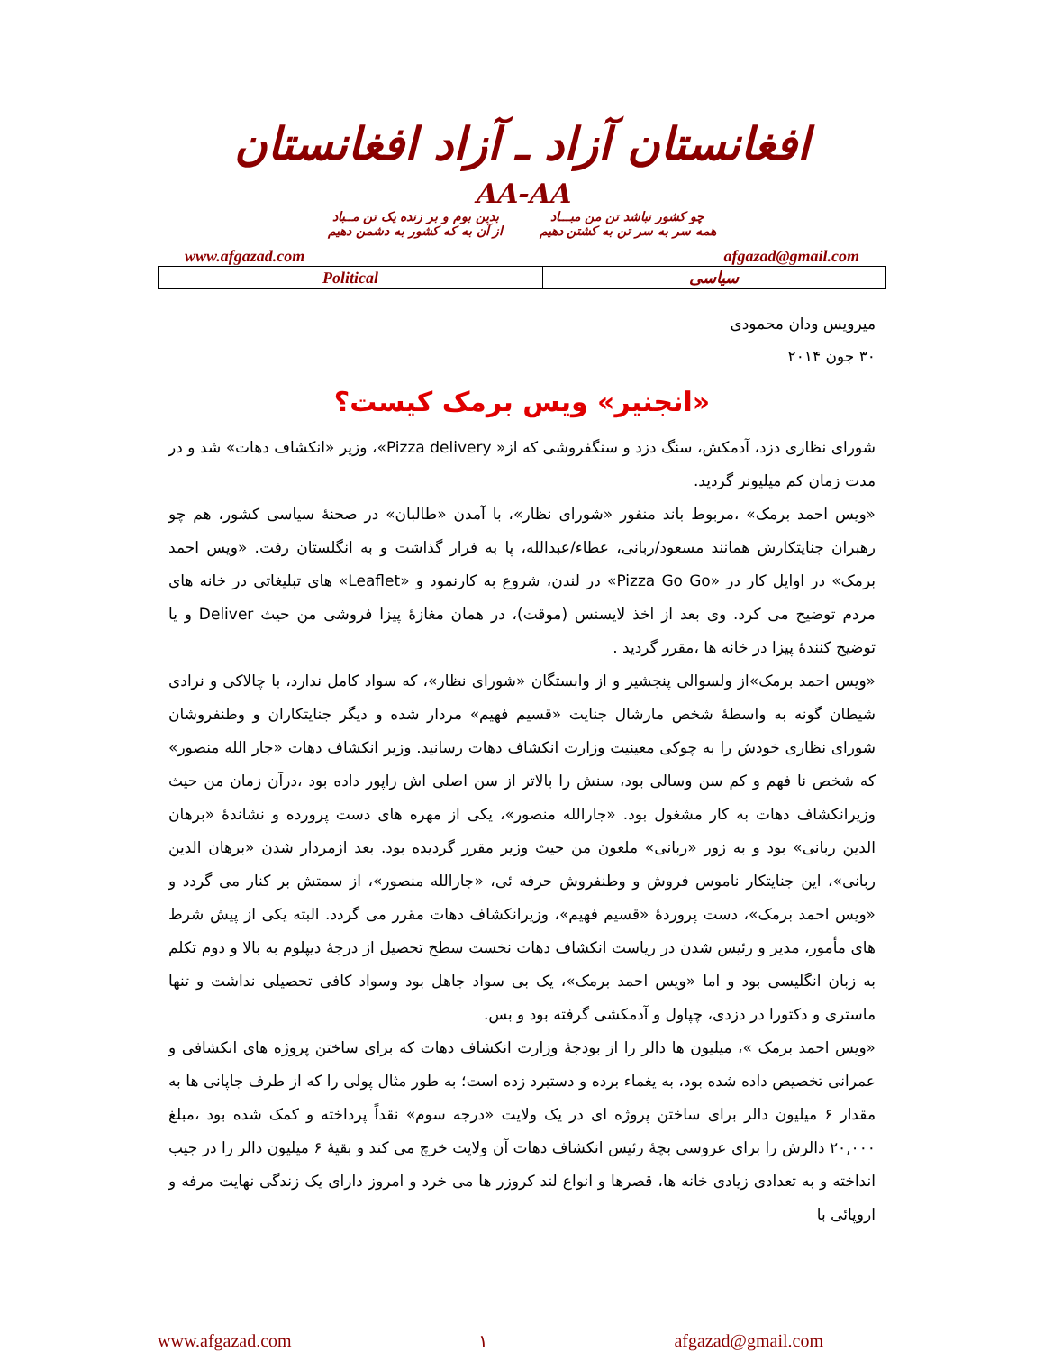افغانستان آزاد ـ آزاد افغانستان
AA-AA
چو کشور نباشد تن من مبـــاد
همه سر به سر تن به کشتن دهیم
بدین بوم و بر زنده یک تن مــباد
از آن به که کشور به دشمن دهیم
www.afgazad.com afgazad@gmail.com
| Political | سیاسی |
میرویس ودان محمودی
۳۰ جون ۲۰۱۴
«انجنیر» ویس برمک کیست؟
شورای نظاری دزد، آدمکش، سنگ دزد و سنگفروشی که از« Pizza delivery»، وزیر «انکشاف دهات» شد و در مدت زمان کم میلیونر گردید.
«ویس احمد برمک» ،مربوط باند منفور «شورای نظار»، با آمدن «طالبان» در صحنهٔ سیاسی کشور، هم چو رهبران جنایتکارش همانند مسعود/ربانی، عطاء/عبدالله، پا به فرار گذاشت و به انگلستان رفت. «ویس احمد برمک» در اوایل کار در «Pizza Go Go» در لندن، شروع به کارنمود و «Leaflet» های تبلیغاتی در خانه های مردم توضیح می کرد. وی بعد از اخذ لایسنس (موقت)، در همان مغازهٔ پیزا فروشی من حیث Deliver و یا توضیح کنندهٔ پیزا در خانه ها ،مقرر گردید .
«ویس احمد برمک»از ولسوالی پنجشیر و از وابستگان «شورای نظار»، که سواد کامل ندارد، با چالاکی و نرادی شیطان گونه به واسطهٔ شخص مارشال جنایت «قسیم فهیم» مردار شده و دیگر جنایتکاران و وطنفروشان شورای نظاری خودش را به چوکی معینیت وزارت انکشاف دهات رسانید. وزیر انکشاف دهات «جار الله منصور» که شخص نا فهم و کم سن وسالی بود، سنش را بالاتر از سن اصلی اش راپور داده بود ،درآن زمان من حیث وزیرانکشاف دهات به کار مشغول بود. «جارالله منصور»، یکی از مهره های دست پرورده و نشاندهٔ «برهان الدین ربانی» بود و به زور «ربانی» ملعون من حیث وزیر مقرر گردیده بود. بعد ازمردار شدن «برهان الدین ربانی»، این جنایتکار ناموس فروش و وطنفروش حرفه ئی، «جارالله منصور»، از سمتش بر کنار می گردد و «ویس احمد برمک»، دست پروردهٔ «قسیم فهیم»، وزیرانکشاف دهات مقرر می گردد. البته یکی از پیش شرط های مأمور، مدیر و رئیس شدن در ریاست انکشاف دهات نخست سطح تحصیل از درجهٔ دیپلوم به بالا و دوم تکلم به زبان انگلیسی بود و اما «ویس احمد برمک»، یک بی سواد جاهل بود وسواد کافی تحصیلی نداشت و تنها ماستری و دکتورا در دزدی، چپاول و آدمکشی گرفته بود و بس.
«ویس احمد برمک »، میلیون ها دالر را از بودجهٔ وزارت انکشاف دهات که برای ساختن پروژه های انکشافی و عمرانی تخصیص داده شده بود، به یغماء برده و دستبرد زده است؛ به طور مثال پولی را که از طرف جاپانی ها به مقدار ۶ میلیون دالر برای ساختن پروژه ای در یک ولایت «درجه سوم» نقداً پرداخته و کمک شده بود ،مبلغ ۲۰,۰۰۰ دالرش را برای عروسی بچهٔ رئیس انکشاف دهات آن ولایت خرچ می کند و بقیهٔ ۶ میلیون دالر را در جیب انداخته و به تعدادی زیادی خانه ها، قصرها و انواع لند کروزر ها می خرد و امروز دارای یک زندگی نهایت مرفه و اروپائی با
www.afgazad.com ۱ afgazad@gmail.com